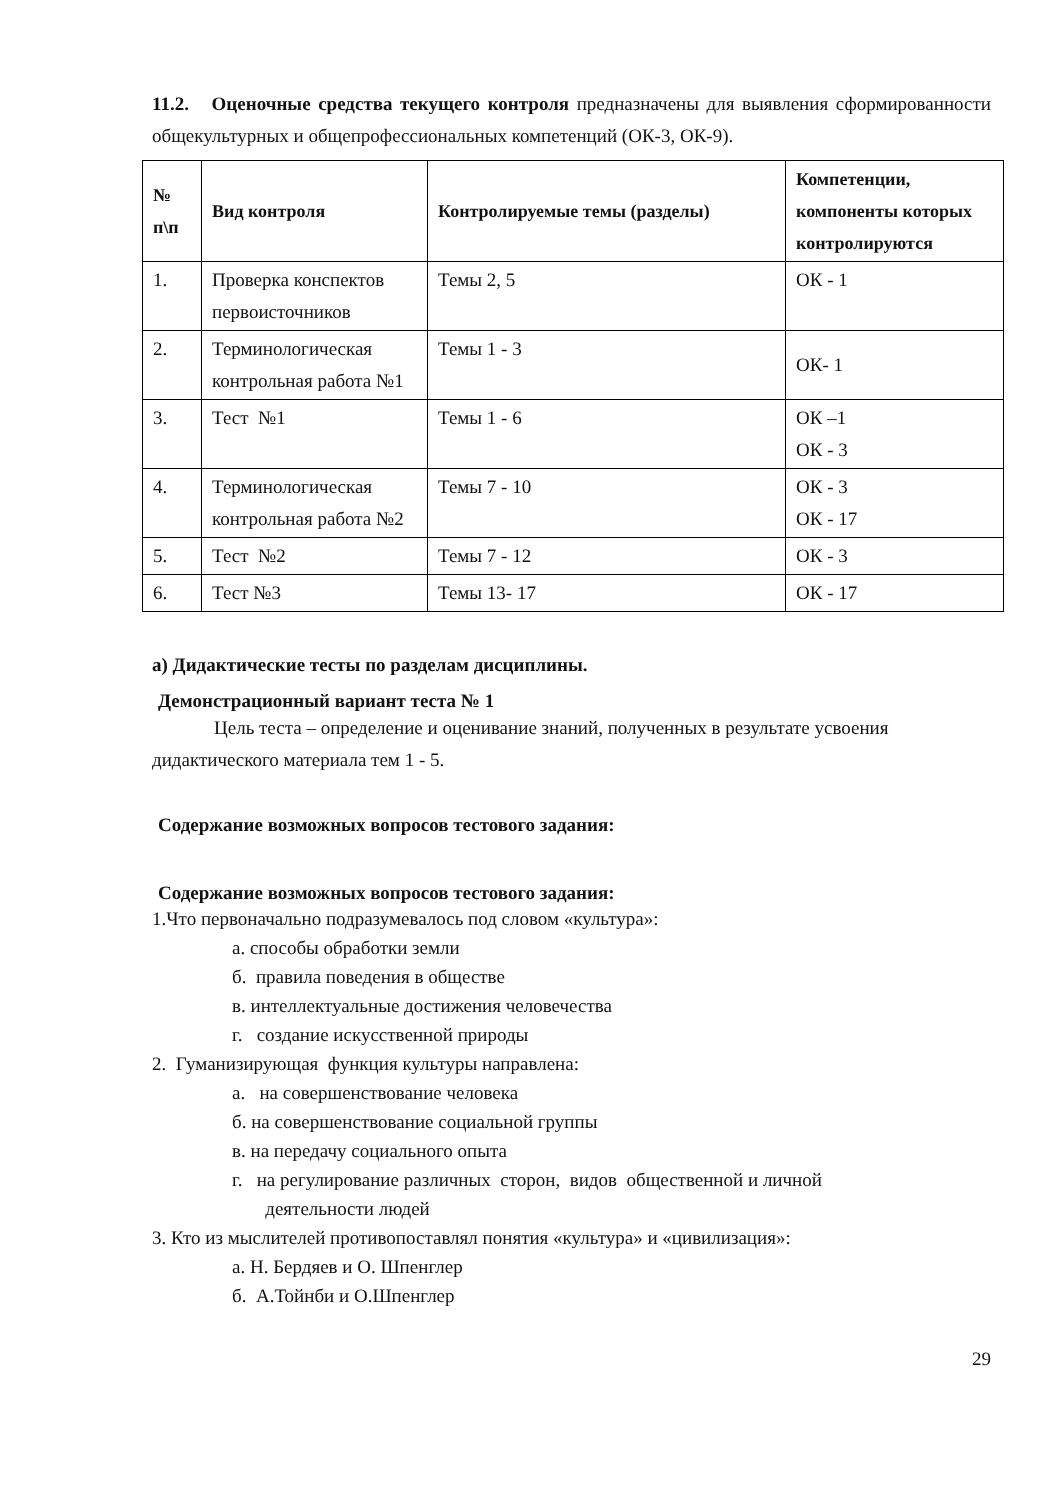11.2. Оценочные средства текущего контроля предназначены для выявления сформированности общекультурных и общепрофессиональных компетенций (ОК-3, ОК-9).
| № п\п | Вид контроля | Контролируемые темы (разделы) | Компетенции, компоненты которых контролируются |
| --- | --- | --- | --- |
| 1. | Проверка конспектов первоисточников | Темы 2, 5 | ОК - 1 |
| 2. | Терминологическая контрольная работа №1 | Темы 1 - 3 | ОК- 1 |
| 3. | Тест №1 | Темы 1 - 6 | ОК –1 ОК - 3 |
| 4. | Терминологическая контрольная работа №2 | Темы 7 - 10 | ОК - 3 ОК - 17 |
| 5. | Тест №2 | Темы 7 - 12 | ОК - 3 |
| 6. | Тест №3 | Темы 13- 17 | ОК - 17 |
а) Дидактические тесты по разделам дисциплины.
Демонстрационный вариант теста № 1
Цель теста – определение и оценивание знаний, полученных в результате усвоения дидактического материала тем 1 - 5.
Содержание возможных вопросов тестового задания:
Содержание возможных вопросов тестового задания:
1.Что первоначально подразумевалось под словом «культура»:
а. способы обработки земли
б. правила поведения в обществе
в. интеллектуальные достижения человечества
г. создание искусственной природы
2. Гуманизирующая функция культуры направлена:
а. на совершенствование человека
б. на совершенствование социальной группы
в. на передачу социального опыта
г. на регулирование различных сторон, видов общественной и личной
деятельности людей
3. Кто из мыслителей противопоставлял понятия «культура» и «цивилизация»:
а. Н. Бердяев и О. Шпенглер
б. А.Тойнби и О.Шпенглер
29